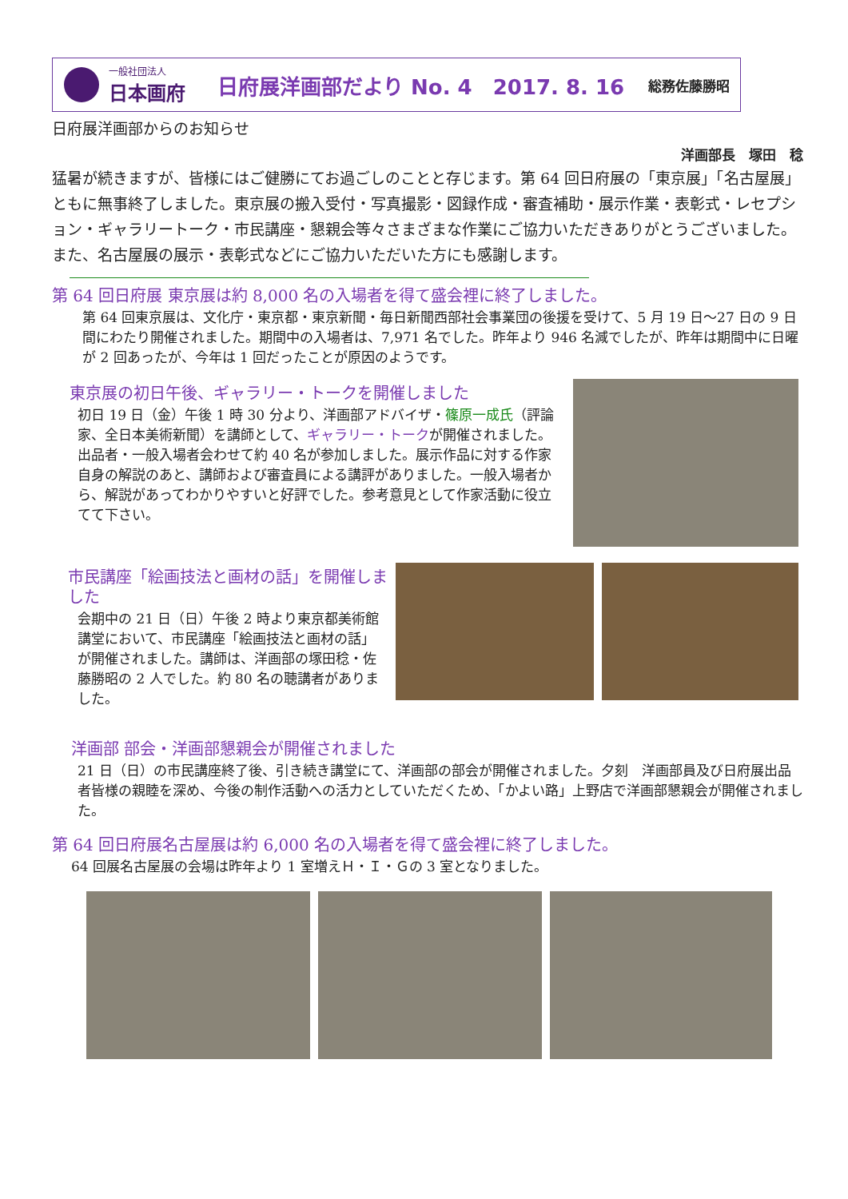一般社団法人
日本画府
日府展洋画部だより No. 4　2017. 8. 16
総務佐藤勝昭
日府展洋画部からのお知らせ
洋画部長　塚田　稔
猛暑が続きますが、皆様にはご健勝にてお過ごしのことと存じます。第 64 回日府展の「東京展」「名古屋展」ともに無事終了しました。東京展の搬入受付・写真撮影・図録作成・審査補助・展示作業・表彰式・レセプション・ギャラリートーク・市民講座・懇親会等々さまざまな作業にご協力いただきありがとうございました。また、名古屋展の展示・表彰式などにご協力いただいた方にも感謝します。
第 64 回日府展 東京展は約 8,000 名の入場者を得て盛会裡に終了しました。
第 64 回東京展は、文化庁・東京都・東京新聞・毎日新聞西部社会事業団の後援を受けて、5 月 19 日～27 日の 9 日間にわたり開催されました。期間中の入場者は、7,971 名でした。昨年より 946 名減でしたが、昨年は期間中に日曜が 2 回あったが、今年は 1 回だったことが原因のようです。
東京展の初日午後、ギャラリー・トークを開催しました
初日 19 日（金）午後 1 時 30 分より、洋画部アドバイザ・篠原一成氏（評論家、全日本美術新聞）を講師として、ギャラリー・トークが開催されました。出品者・一般入場者会わせて約 40 名が参加しました。展示作品に対する作家自身の解説のあと、講師および審査員による講評がありました。一般入場者から、解説があってわかりやすいと好評でした。参考意見として作家活動に役立てて下さい。
市民講座「絵画技法と画材の話」を開催しました
会期中の 21 日（日）午後 2 時より東京都美術館講堂において、市民講座「絵画技法と画材の話」が開催されました。講師は、洋画部の塚田稔・佐藤勝昭の 2 人でした。約 80 名の聴講者がありました。
洋画部 部会・洋画部懇親会が開催されました
21 日（日）の市民講座終了後、引き続き講堂にて、洋画部の部会が開催されました。夕刻　洋画部員及び日府展出品者皆様の親睦を深め、今後の制作活動への活力としていただくため、「かよい路」上野店で洋画部懇親会が開催されました。
第 64 回日府展名古屋展は約 6,000 名の入場者を得て盛会裡に終了しました。
64 回展名古屋展の会場は昨年より 1 室増えＨ・Ｉ・Ｇの 3 室となりました。